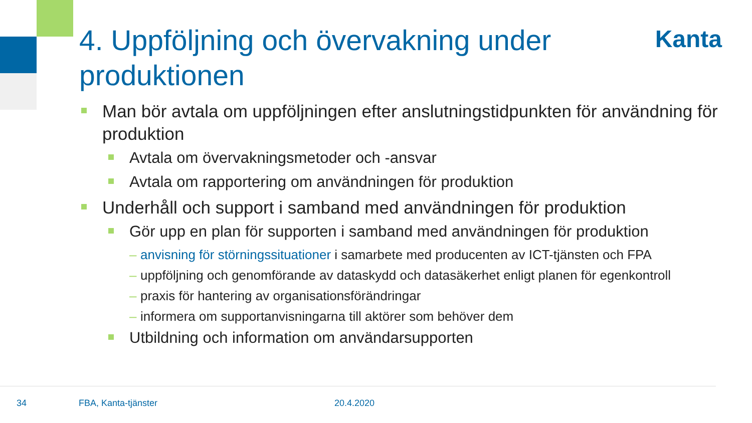4. Uppföljning och övervakning under produktionen
Kanta
Man bör avtala om uppföljningen efter anslutningstidpunkten för användning för produktion
Avtala om övervakningsmetoder och -ansvar
Avtala om rapportering om användningen för produktion
Underhåll och support i samband med användningen för produktion
Gör upp en plan för supporten i samband med användningen för produktion
– anvisning för störningssituationer i samarbete med producenten av ICT-tjänsten och FPA
– uppföljning och genomförande av dataskydd och datasäkerhet enligt planen för egenkontroll
– praxis för hantering av organisationsförändringar
– informera om supportanvisningarna till aktörer som behöver dem
Utbildning och information om användarsupporten
34 FBA, Kanta-tjänster 20.4.2020